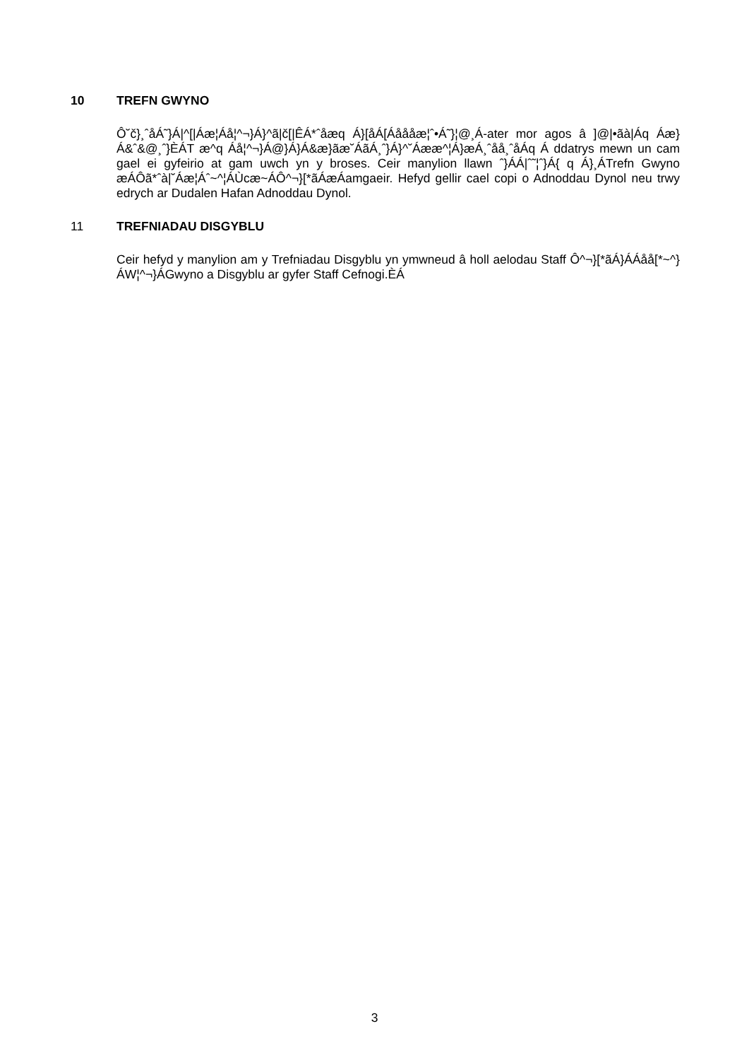10 TREFN GWYNO
Ô˘č}¸ˆåÁ˜}Á|^[|Áæ¦Áå¦^¬}Á}^ã|č[|ÊÁ*ˆåæq Á}[åÁ[Áåååæ¦ˆ•Á˜}¦@¸Á-ater mor agos â ]@|•ãà|Áq Áæ}Á&ˆ&@¸ˆ}ÈÁT æ^q Áå¦^¬}Á@}Á}Á&æ}ãæ˘ÁãÁ¸ˆ}Á}^˘Áææ^¦Á}æÁ¸ˆåå¸ˆåÁq Á ddatrys mewn un cam gael ei gyfeirio at gam uwch yn y broses. Ceir manylion llawn ˆ}ÁÁ|ˆ˜¦ˆ}Á{ q Á}¸ÁTrefn Gwyno æÁÔã*ˆà|˘Áæ¦Áˆ~^¦ÁÙcæ~ÁÔ^¬}[*ãÁæÁamgaeir. Hefyd gellir cael copi o Adnoddau Dynol neu trwy edrych ar Dudalen Hafan Adnoddau Dynol.
11 TREFNIADAU DISGYBLU
Ceir hefyd y manylion am y Trefniadau Disgyblu yn ymwneud â holl aelodau Staff Ô^¬}[*ãÁ}ÁÁåå[*~^}ÁW¦^¬}ÁGwyno a Disgyblu ar gyfer Staff Cefnogi.ÈÁ
3